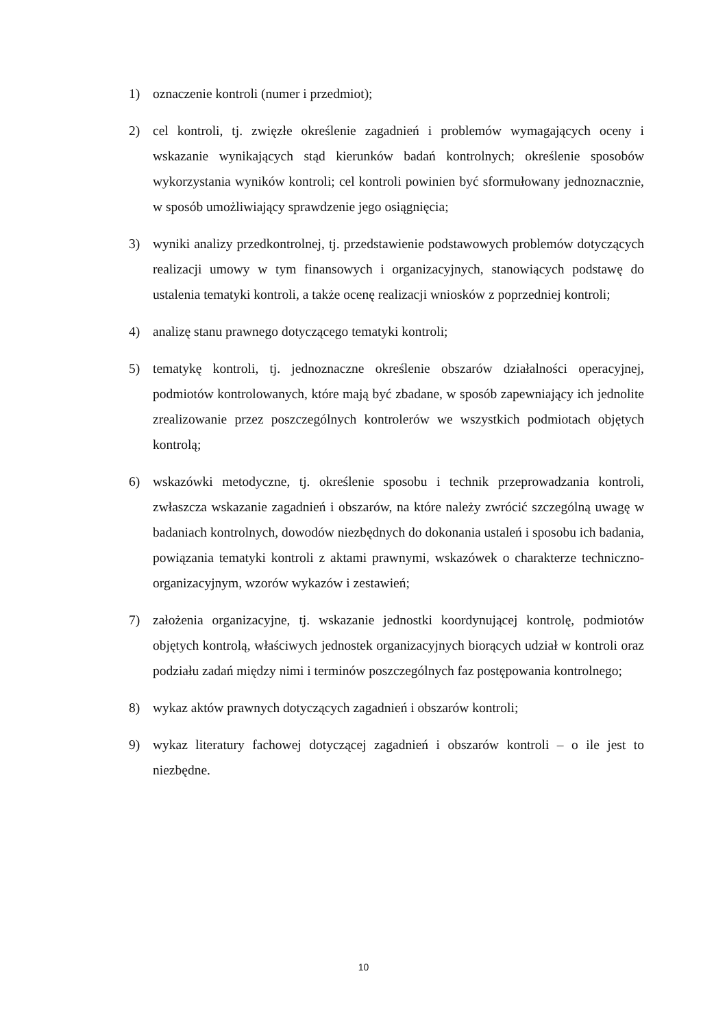1) oznaczenie kontroli (numer i przedmiot);
2) cel kontroli, tj. zwięzłe określenie zagadnień i problemów wymagających oceny i wskazanie wynikających stąd kierunków badań kontrolnych; określenie sposobów wykorzystania wyników kontroli; cel kontroli powinien być sformułowany jednoznacznie, w sposób umożliwiający sprawdzenie jego osiągnięcia;
3) wyniki analizy przedkontrolnej, tj. przedstawienie podstawowych problemów dotyczących realizacji umowy w tym finansowych i organizacyjnych, stanowiących podstawę do ustalenia tematyki kontroli, a także ocenę realizacji wniosków z poprzedniej kontroli;
4) analizę stanu prawnego dotyczącego tematyki kontroli;
5) tematykę kontroli, tj. jednoznaczne określenie obszarów działalności operacyjnej, podmiotów kontrolowanych, które mają być zbadane, w sposób zapewniający ich jednolite zrealizowanie przez poszczególnych kontrolerów we wszystkich podmiotach objętych kontrolą;
6) wskazówki metodyczne, tj. określenie sposobu i technik przeprowadzania kontroli, zwłaszcza wskazanie zagadnień i obszarów, na które należy zwrócić szczególną uwagę w badaniach kontrolnych, dowodów niezbędnych do dokonania ustaleń i sposobu ich badania, powiązania tematyki kontroli z aktami prawnymi, wskazówek o charakterze techniczno-organizacyjnym, wzorów wykazów i zestawień;
7) założenia organizacyjne, tj. wskazanie jednostki koordynującej kontrolę, podmiotów objętych kontrolą, właściwych jednostek organizacyjnych biorących udział w kontroli oraz podziału zadań między nimi i terminów poszczególnych faz postępowania kontrolnego;
8) wykaz aktów prawnych dotyczących zagadnień i obszarów kontroli;
9) wykaz literatury fachowej dotyczącej zagadnień i obszarów kontroli – o ile jest to niezbędne.
10